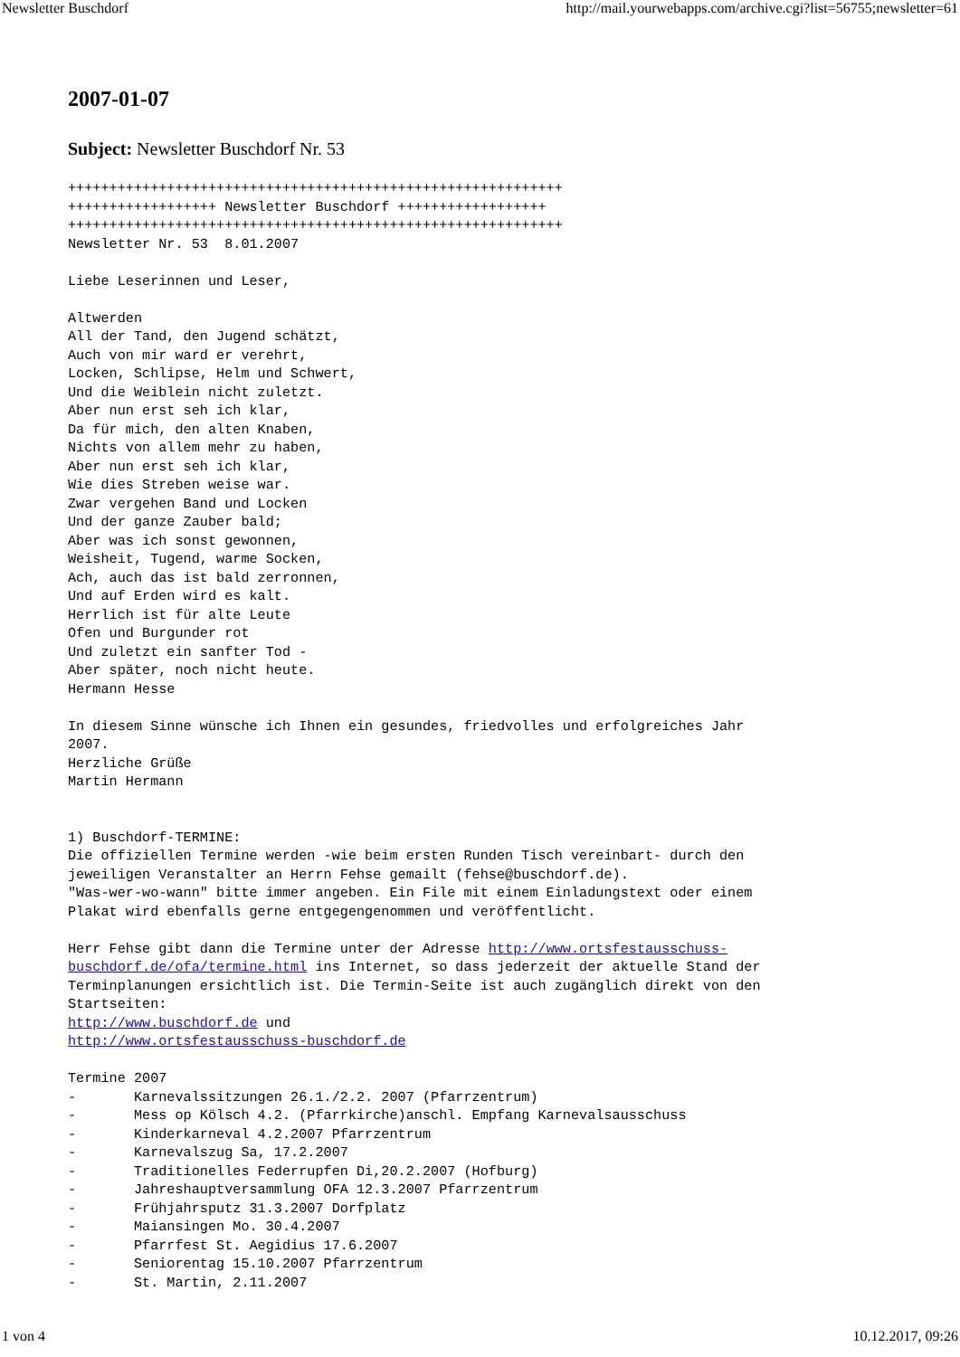Newsletter Buschdorf http://mail.yourwebapps.com/archive.cgi?list=56755;newsletter=61
2007-01-07
Subject: Newsletter Buschdorf Nr. 53
++++++++++++++++++++++++++++++++++++++++++++++++++++++++++++
++++++++++++++++++ Newsletter Buschdorf ++++++++++++++++++
++++++++++++++++++++++++++++++++++++++++++++++++++++++++++++
Newsletter Nr. 53  8.01.2007

Liebe Leserinnen und Leser,

Altwerden
All der Tand, den Jugend schätzt,
Auch von mir ward er verehrt,
Locken, Schlipse, Helm und Schwert,
Und die Weiblein nicht zuletzt.
Aber nun erst seh ich klar,
Da für mich, den alten Knaben,
Nichts von allem mehr zu haben,
Aber nun erst seh ich klar,
Wie dies Streben weise war.
Zwar vergehen Band und Locken
Und der ganze Zauber bald;
Aber was ich sonst gewonnen,
Weisheit, Tugend, warme Socken,
Ach, auch das ist bald zerronnen,
Und auf Erden wird es kalt.
Herrlich ist für alte Leute
Ofen und Burgunder rot
Und zuletzt ein sanfter Tod -
Aber später, noch nicht heute.
Hermann Hesse

In diesem Sinne wünsche ich Ihnen ein gesundes, friedvolles und erfolgreiches Jahr
2007.
Herzliche Grüße
Martin Hermann


1) Buschdorf-TERMINE:
Die offiziellen Termine werden -wie beim ersten Runden Tisch vereinbart- durch den
jeweiligen Veranstalter an Herrn Fehse gemailt (fehse@buschdorf.de).
"Was-wer-wo-wann" bitte immer angeben. Ein File mit einem Einladungstext oder einem
Plakat wird ebenfalls gerne entgegengenommen und veröffentlicht.

Herr Fehse gibt dann die Termine unter der Adresse http://www.ortsfestausschuss-
buschdorf.de/ofa/termine.html ins Internet, so dass jederzeit der aktuelle Stand der
Terminplanungen ersichtlich ist. Die Termin-Seite ist auch zugänglich direkt von den
Startseiten:
http://www.buschdorf.de und
http://www.ortsfestausschuss-buschdorf.de

Termine 2007
-       Karnevalssitzungen 26.1./2.2. 2007 (Pfarrzentrum)
-       Mess op Kölsch 4.2. (Pfarrkirche)anschl. Empfang Karnevalsausschuss
-       Kinderkarneval 4.2.2007 Pfarrzentrum
-       Karnevalszug Sa, 17.2.2007
-       Traditionelles Federrupfen Di,20.2.2007 (Hofburg)
-       Jahreshauptversammlung OFA 12.3.2007 Pfarrzentrum
-       Frühjahrsputz 31.3.2007 Dorfplatz
-       Maiansingen Mo. 30.4.2007
-       Pfarrfest St. Aegidius 17.6.2007
-       Seniorentag 15.10.2007 Pfarrzentrum
-       St. Martin, 2.11.2007
1 von 4 10.12.2017, 09:26